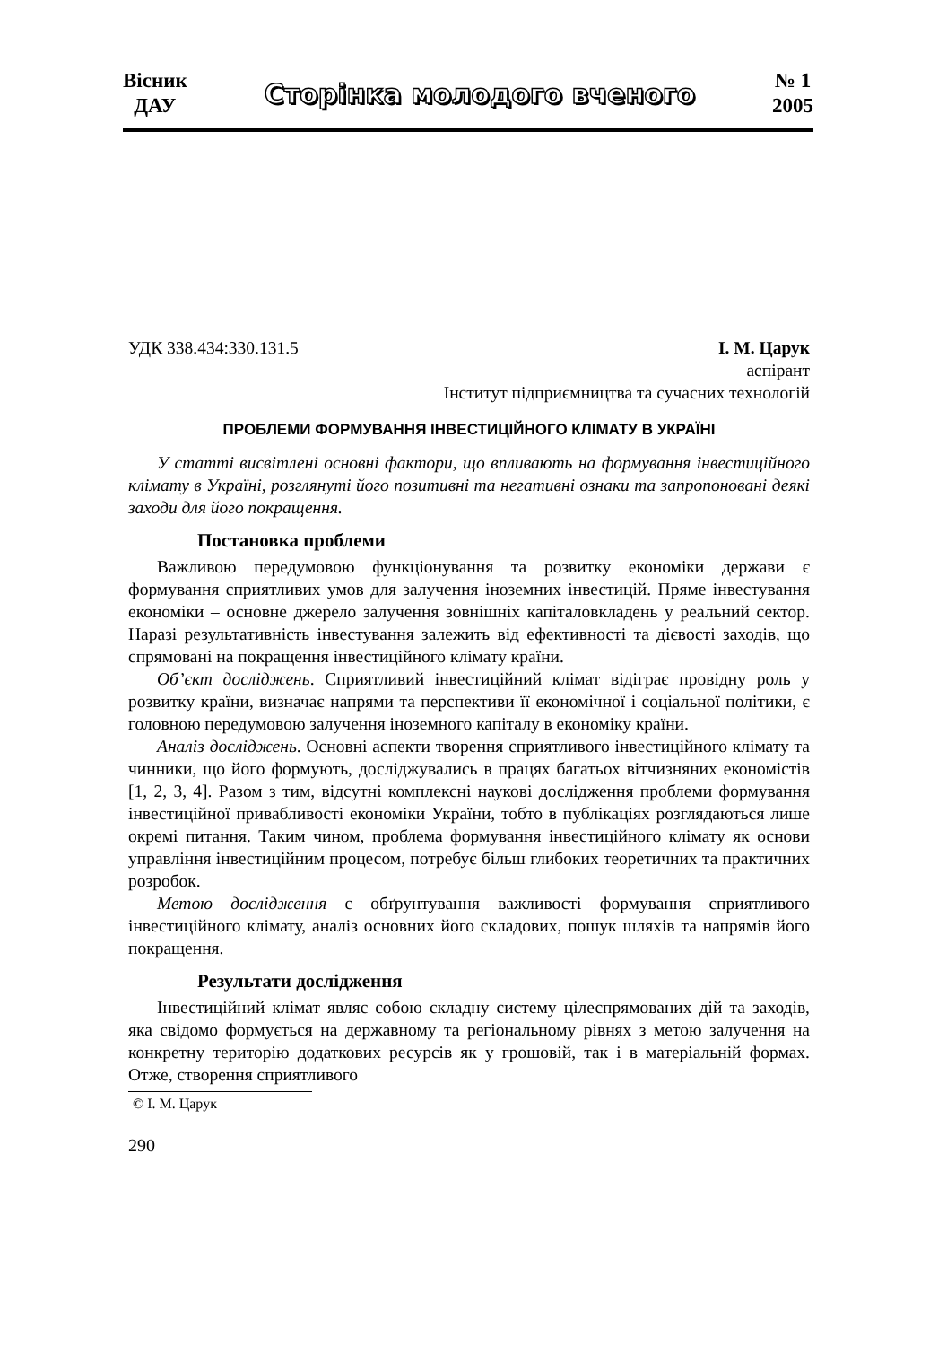Вісник
ДАУ
Сторінка молодого вченого
№ 1
2005
УДК 338.434:330.131.5 І. М. Царук
аспірант
Інститут підприємництва та сучасних технологій
ПРОБЛЕМИ ФОРМУВАННЯ ІНВЕСТИЦІЙНОГО КЛІМАТУ В УКРАЇНІ
У статті висвітлені основні фактори, що впливають на формування інвестиційного клімату в Україні, розглянуті його позитивні та негативні ознаки та запропоновані деякі заходи для його покращення.
Постановка проблеми
Важливою передумовою функціонування та розвитку економіки держави є формування сприятливих умов для залучення іноземних інвестицій. Пряме інвестування економіки – основне джерело залучення зовнішніх капіталовкладень у реальний сектор. Наразі результативність інвестування залежить від ефективності та дієвості заходів, що спрямовані на покращення інвестиційного клімату країни.
Об’єкт досліджень. Сприятливий інвестиційний клімат відіграє провідну роль у розвитку країни, визначає напрями та перспективи її економічної і соціальної політики, є головною передумовою залучення іноземного капіталу в економіку країни.
Аналіз досліджень. Основні аспекти творення сприятливого інвестиційного клімату та чинники, що його формують, досліджувались в працях багатьох вітчизняних економістів [1, 2, 3, 4]. Разом з тим, відсутні комплексні наукові дослідження проблеми формування інвестиційної привабливості економіки України, тобто в публікаціях розглядаються лише окремі питання. Таким чином, проблема формування інвестиційного клімату як основи управління інвестиційним процесом, потребує більш глибоких теоретичних та практичних розробок.
Метою дослідження є обґрунтування важливості формування сприятливого інвестиційного клімату, аналіз основних його складових, пошук шляхів та напрямів його покращення.
Результати дослідження
Інвестиційний клімат являє собою складну систему цілеспрямованих дій та заходів, яка свідомо формується на державному та регіональному рівнях з метою залучення на конкретну територію додаткових ресурсів як у грошовій, так і в матеріальній формах. Отже, створення сприятливого
© І. М. Царук
290